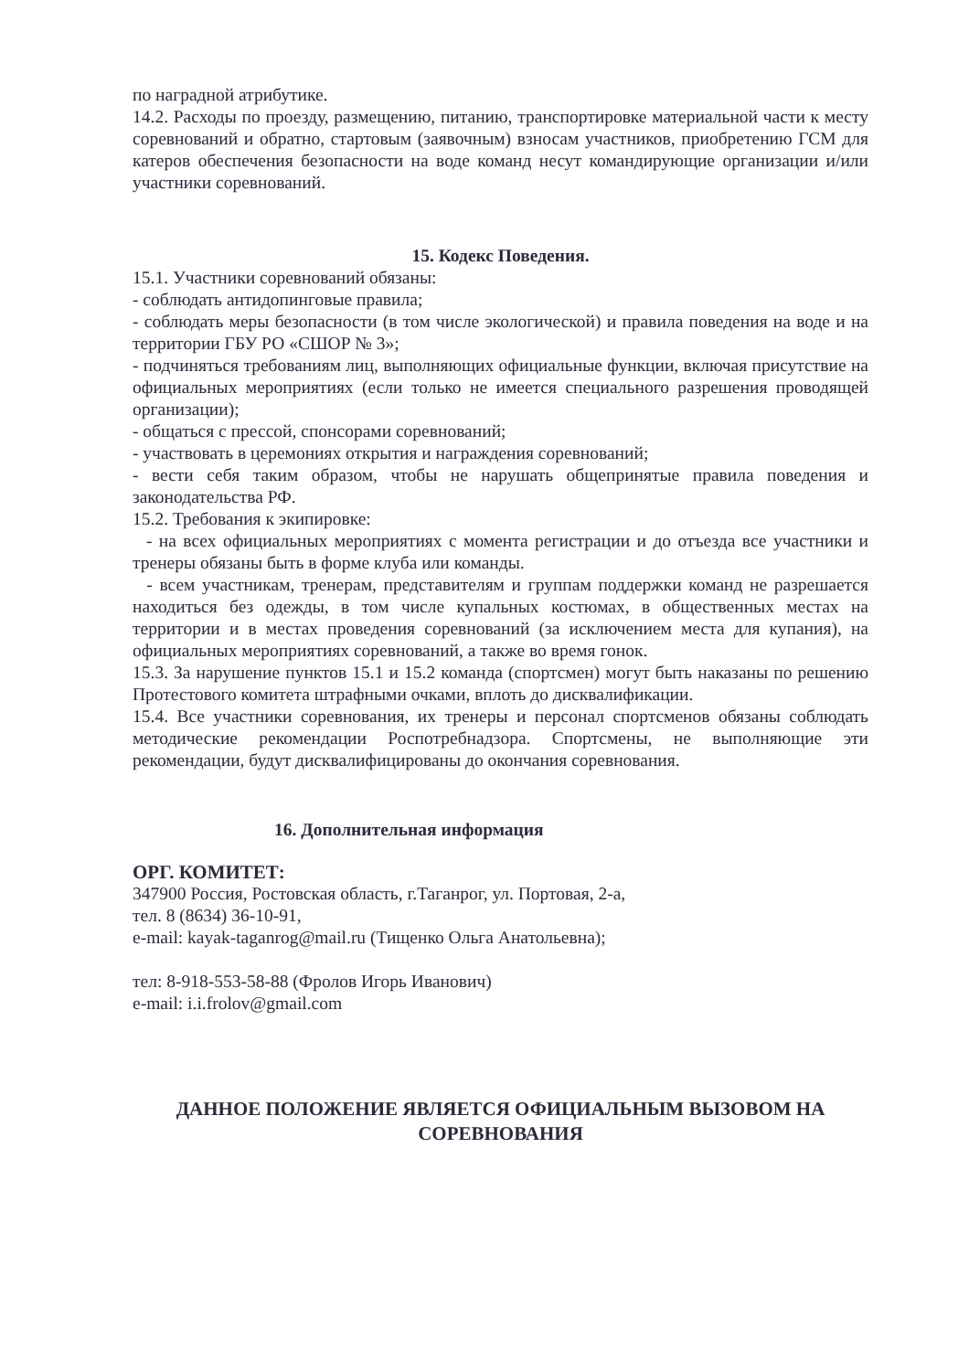по наградной атрибутике.
14.2. Расходы по проезду, размещению, питанию, транспортировке материальной части к месту соревнований и обратно, стартовым (заявочным) взносам участников, приобретению ГСМ для катеров обеспечения безопасности на воде команд несут командирующие организации и/или участники соревнований.
15. Кодекс Поведения.
15.1. Участники соревнований обязаны:
- соблюдать антидопинговые правила;
- соблюдать меры безопасности (в том числе экологической) и правила поведения на воде и на территории ГБУ РО «СШОР № 3»;
- подчиняться требованиям лиц, выполняющих официальные функции, включая присутствие на официальных мероприятиях (если только не имеется специального разрешения проводящей организации);
- общаться с прессой, спонсорами соревнований;
- участвовать в церемониях открытия и награждения соревнований;
- вести себя таким образом, чтобы не нарушать общепринятые правила поведения и законодательства РФ.
15.2. Требования к экипировке:
- на всех официальных мероприятиях с момента регистрации и до отъезда все участники и тренеры обязаны быть в форме клуба или команды.
- всем участникам, тренерам, представителям и группам поддержки команд не разрешается находиться без одежды, в том числе купальных костюмах, в общественных местах на территории и в местах проведения соревнований (за исключением места для купания), на официальных мероприятиях соревнований, а также во время гонок.
15.3. За нарушение пунктов 15.1 и 15.2 команда (спортсмен) могут быть наказаны по решению Протестового комитета штрафными очками, вплоть до дисквалификации.
15.4. Все участники соревнования, их тренеры и персонал спортсменов обязаны соблюдать методические рекомендации Роспотребнадзора. Спортсмены, не выполняющие эти рекомендации, будут дисквалифицированы до окончания соревнования.
16. Дополнительная информация
ОРГ. КОМИТЕТ:
347900 Россия, Ростовская область, г.Таганрог, ул. Портовая, 2-а,
тел. 8 (8634) 36-10-91,
e-mail: kayak-taganrog@mail.ru (Тищенко Ольга Анатольевна);
тел: 8-918-553-58-88 (Фролов Игорь Иванович)
e-mail: i.i.frolov@gmail.com
ДАННОЕ ПОЛОЖЕНИЕ ЯВЛЯЕТСЯ ОФИЦИАЛЬНЫМ ВЫЗОВОМ НА СОРЕВНОВАНИЯ